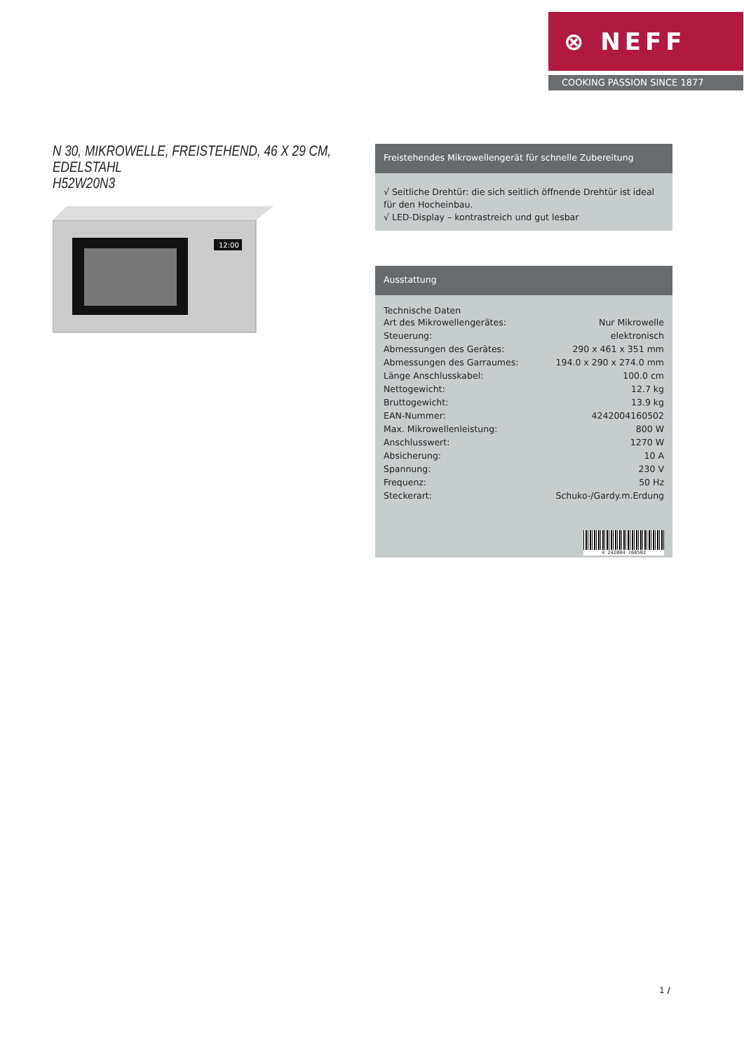⊗ NEFF
COOKING PASSION SINCE 1877
N 30, MIKROWELLE, FREISTEHEND, 46 X 29 CM, EDELSTAHL
H52W20N3
12:00
Freistehendes Mikrowellengerät für schnelle Zubereitung
√ Seitliche Drehtür: die sich seitlich öffnende Drehtür ist ideal für den Hocheinbau.
√ LED-Display – kontrastreich und gut lesbar
Ausstattung
Technische Daten
| Art des Mikrowellengerätes: | Nur Mikrowelle |
| Steuerung: | elektronisch |
| Abmessungen des Gerätes: | 290 x 461 x 351 mm |
| Abmessungen des Garraumes: | 194.0 x 290 x 274.0 mm |
| Länge Anschlusskabel: | 100.0 cm |
| Nettogewicht: | 12.7 kg |
| Bruttogewicht: | 13.9 kg |
| EAN-Nummer: | 4242004160502 |
| Max. Mikrowellenleistung: | 800 W |
| Anschlusswert: | 1270 W |
| Absicherung: | 10 A |
| Spannung: | 230 V |
| Frequenz: | 50 Hz |
| Steckerart: | Schuko-/Gardy.m.Erdung |
4 242004 160502
1 /